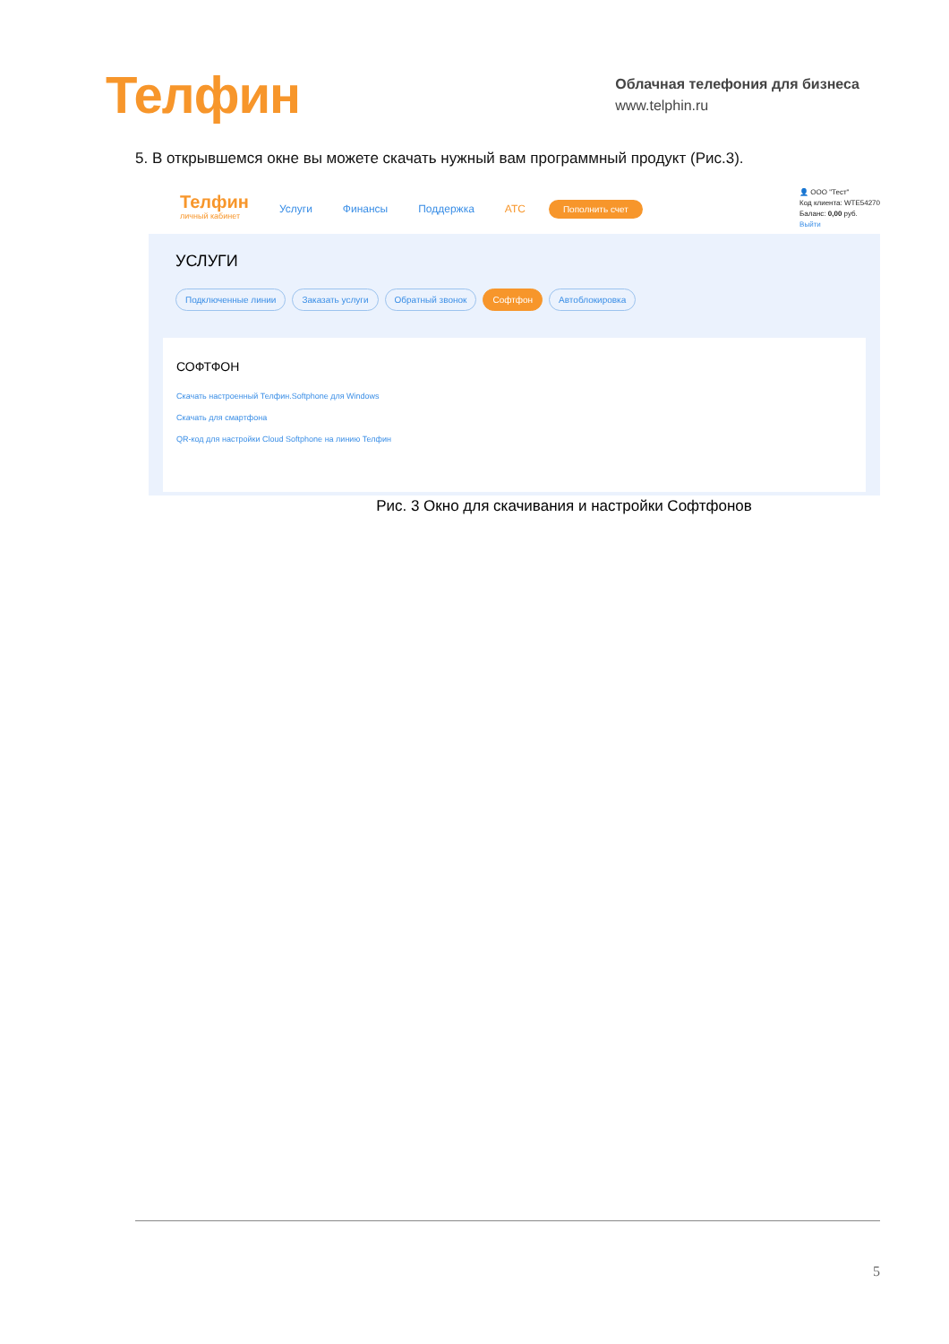Телфин
Облачная телефония для бизнеса
www.telphin.ru
5. В открывшемся окне вы можете скачать нужный вам программный продукт (Рис.3).
Телфин
личный кабинет
Услуги Финансы Поддержка АТС Пополнить счет
👤 ООО "Тест"
Код клиента: WTE54270
Баланс: 0,00 руб.
Выйти
УСЛУГИ
Подключенные линии Заказать услуги Обратный звонок Софтфон Автоблокировка
СОФТФОН
Скачать настроенный Телфин.Softphone для Windows
Скачать для смартфона
QR-код для настройки Cloud Softphone на линию Телфин
Рис. 3 Окно для скачивания и настройки Софтфонов
5